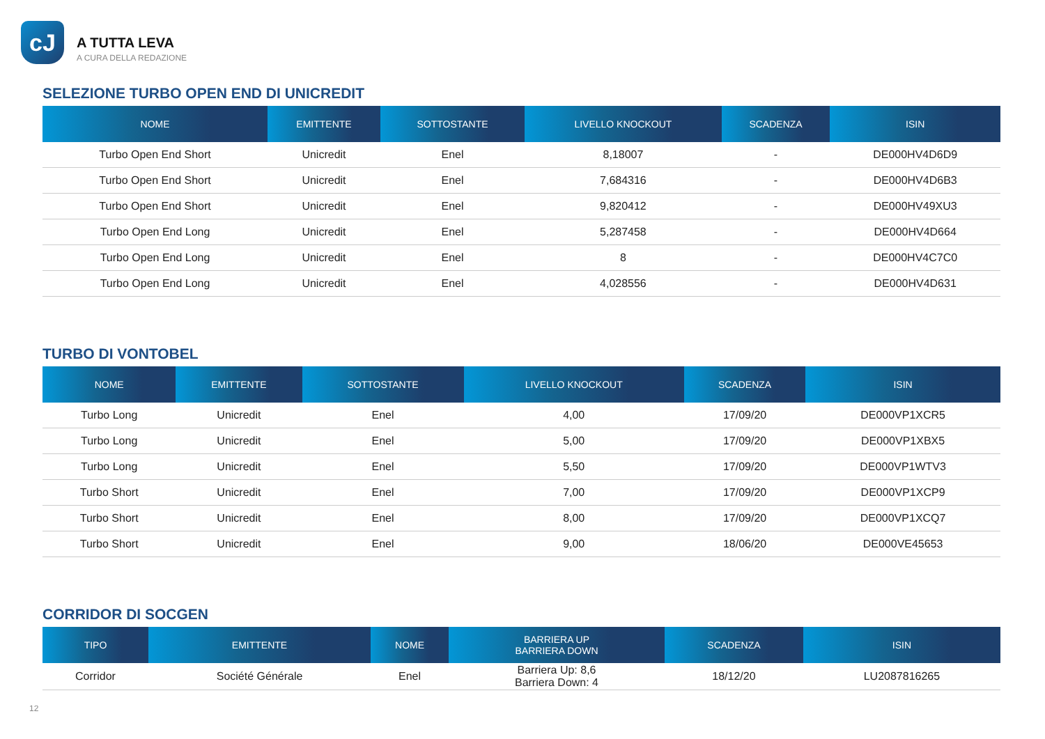cJ
A TUTTA LEVA
A CURA DELLA REDAZIONE
SELEZIONE TURBO OPEN END DI UNICREDIT
| NOME | EMITTENTE | SOTTOSTANTE | LIVELLO KNOCKOUT | SCADENZA | ISIN |
| --- | --- | --- | --- | --- | --- |
| Turbo Open End Short | Unicredit | Enel | 8,18007 | - | DE000HV4D6D9 |
| Turbo Open End Short | Unicredit | Enel | 7,684316 | - | DE000HV4D6B3 |
| Turbo Open End Short | Unicredit | Enel | 9,820412 | - | DE000HV49XU3 |
| Turbo Open End Long | Unicredit | Enel | 5,287458 | - | DE000HV4D664 |
| Turbo Open End Long | Unicredit | Enel | 8 | - | DE000HV4C7C0 |
| Turbo Open End Long | Unicredit | Enel | 4,028556 | - | DE000HV4D631 |
TURBO DI VONTOBEL
| NOME | EMITTENTE | SOTTOSTANTE | LIVELLO KNOCKOUT | SCADENZA | ISIN |
| --- | --- | --- | --- | --- | --- |
| Turbo Long | Unicredit | Enel | 4,00 | 17/09/20 | DE000VP1XCR5 |
| Turbo Long | Unicredit | Enel | 5,00 | 17/09/20 | DE000VP1XBX5 |
| Turbo Long | Unicredit | Enel | 5,50 | 17/09/20 | DE000VP1WTV3 |
| Turbo Short | Unicredit | Enel | 7,00 | 17/09/20 | DE000VP1XCP9 |
| Turbo Short | Unicredit | Enel | 8,00 | 17/09/20 | DE000VP1XCQ7 |
| Turbo Short | Unicredit | Enel | 9,00 | 18/06/20 | DE000VE45653 |
CORRIDOR DI SOCGEN
| TIPO | EMITTENTE | NOME | BARRIERA UP BARRIERA DOWN | SCADENZA | ISIN |
| --- | --- | --- | --- | --- | --- |
| Corridor | Société Générale | Enel | Barriera Up: 8,6 Barriera Down: 4 | 18/12/20 | LU2087816265 |
12